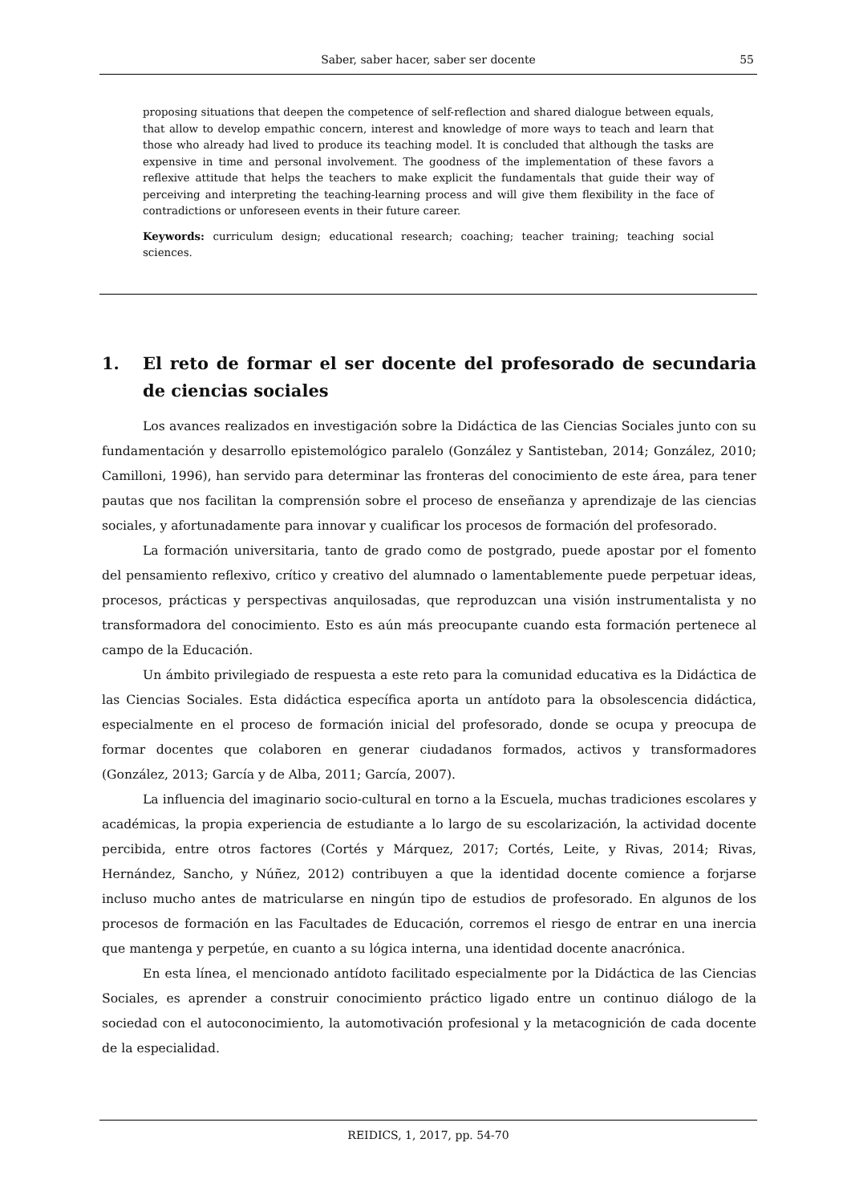Saber, saber hacer, saber ser docente 55
proposing situations that deepen the competence of self-reflection and shared dialogue between equals, that allow to develop empathic concern, interest and knowledge of more ways to teach and learn that those who already had lived to produce its teaching model. It is concluded that although the tasks are expensive in time and personal involvement. The goodness of the implementation of these favors a reflexive attitude that helps the teachers to make explicit the fundamentals that guide their way of perceiving and interpreting the teaching-learning process and will give them flexibility in the face of contradictions or unforeseen events in their future career.
Keywords: curriculum design; educational research; coaching; teacher training; teaching social sciences.
1. El reto de formar el ser docente del profesorado de secundaria de ciencias sociales
Los avances realizados en investigación sobre la Didáctica de las Ciencias Sociales junto con su fundamentación y desarrollo epistemológico paralelo (González y Santisteban, 2014; González, 2010; Camilloni, 1996), han servido para determinar las fronteras del conocimiento de este área, para tener pautas que nos facilitan la comprensión sobre el proceso de enseñanza y aprendizaje de las ciencias sociales, y afortunadamente para innovar y cualificar los procesos de formación del profesorado.
La formación universitaria, tanto de grado como de postgrado, puede apostar por el fomento del pensamiento reflexivo, crítico y creativo del alumnado o lamentablemente puede perpetuar ideas, procesos, prácticas y perspectivas anquilosadas, que reproduzcan una visión instrumentalista y no transformadora del conocimiento. Esto es aún más preocupante cuando esta formación pertenece al campo de la Educación.
Un ámbito privilegiado de respuesta a este reto para la comunidad educativa es la Didáctica de las Ciencias Sociales. Esta didáctica específica aporta un antídoto para la obsolescencia didáctica, especialmente en el proceso de formación inicial del profesorado, donde se ocupa y preocupa de formar docentes que colaboren en generar ciudadanos formados, activos y transformadores (González, 2013; García y de Alba, 2011; García, 2007).
La influencia del imaginario socio-cultural en torno a la Escuela, muchas tradiciones escolares y académicas, la propia experiencia de estudiante a lo largo de su escolarización, la actividad docente percibida, entre otros factores (Cortés y Márquez, 2017; Cortés, Leite, y Rivas, 2014; Rivas, Hernández, Sancho, y Núñez, 2012) contribuyen a que la identidad docente comience a forjarse incluso mucho antes de matricularse en ningún tipo de estudios de profesorado. En algunos de los procesos de formación en las Facultades de Educación, corremos el riesgo de entrar en una inercia que mantenga y perpetúe, en cuanto a su lógica interna, una identidad docente anacrónica.
En esta línea, el mencionado antídoto facilitado especialmente por la Didáctica de las Ciencias Sociales, es aprender a construir conocimiento práctico ligado entre un continuo diálogo de la sociedad con el autoconocimiento, la automotivación profesional y la metacognición de cada docente de la especialidad.
REIDICS, 1, 2017, pp. 54-70